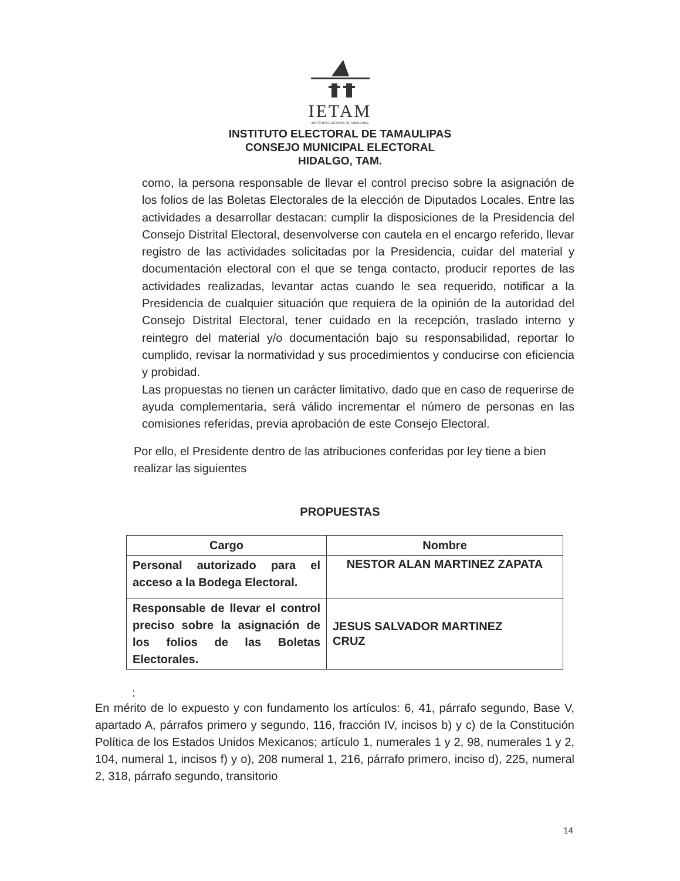IETAM
INSTITUTO ELECTORAL DE TAMAULIPAS
INSTITUTO ELECTORAL DE TAMAULIPAS
CONSEJO MUNICIPAL ELECTORAL
HIDALGO, TAM.
como, la persona responsable de llevar el control preciso sobre la asignación de los folios de las Boletas Electorales de la elección de Diputados Locales. Entre las actividades a desarrollar destacan: cumplir la disposiciones de la Presidencia del Consejo Distrital Electoral, desenvolverse con cautela en el encargo referido, llevar registro de las actividades solicitadas por la Presidencia, cuidar del material y documentación electoral con el que se tenga contacto, producir reportes de las actividades realizadas, levantar actas cuando le sea requerido, notificar a la Presidencia de cualquier situación que requiera de la opinión de la autoridad del Consejo Distrital Electoral, tener cuidado en la recepción, traslado interno y reintegro del material y/o documentación bajo su responsabilidad, reportar lo cumplido, revisar la normatividad y sus procedimientos y conducirse con eficiencia y probidad.
Las propuestas no tienen un carácter limitativo, dado que en caso de requerirse de ayuda complementaria, será válido incrementar el número de personas en las comisiones referidas, previa aprobación de este Consejo Electoral.
Por ello, el Presidente dentro de las atribuciones conferidas por ley tiene a bien realizar las siguientes
PROPUESTAS
| Cargo | Nombre |
| --- | --- |
| Personal autorizado para el acceso a la Bodega Electoral. | NESTOR ALAN MARTINEZ ZAPATA |
| Responsable de llevar el control preciso sobre la asignación de los folios de las Boletas Electorales. | JESUS SALVADOR MARTINEZ CRUZ |
:
En mérito de lo expuesto y con fundamento los artículos: 6, 41, párrafo segundo, Base V, apartado A, párrafos primero y segundo, 116, fracción IV, incisos b) y c) de la Constitución Política de los Estados Unidos Mexicanos; artículo 1, numerales 1 y 2, 98, numerales 1 y 2, 104, numeral 1, incisos f) y o), 208 numeral 1, 216, párrafo primero, inciso d), 225, numeral 2, 318, párrafo segundo, transitorio
14